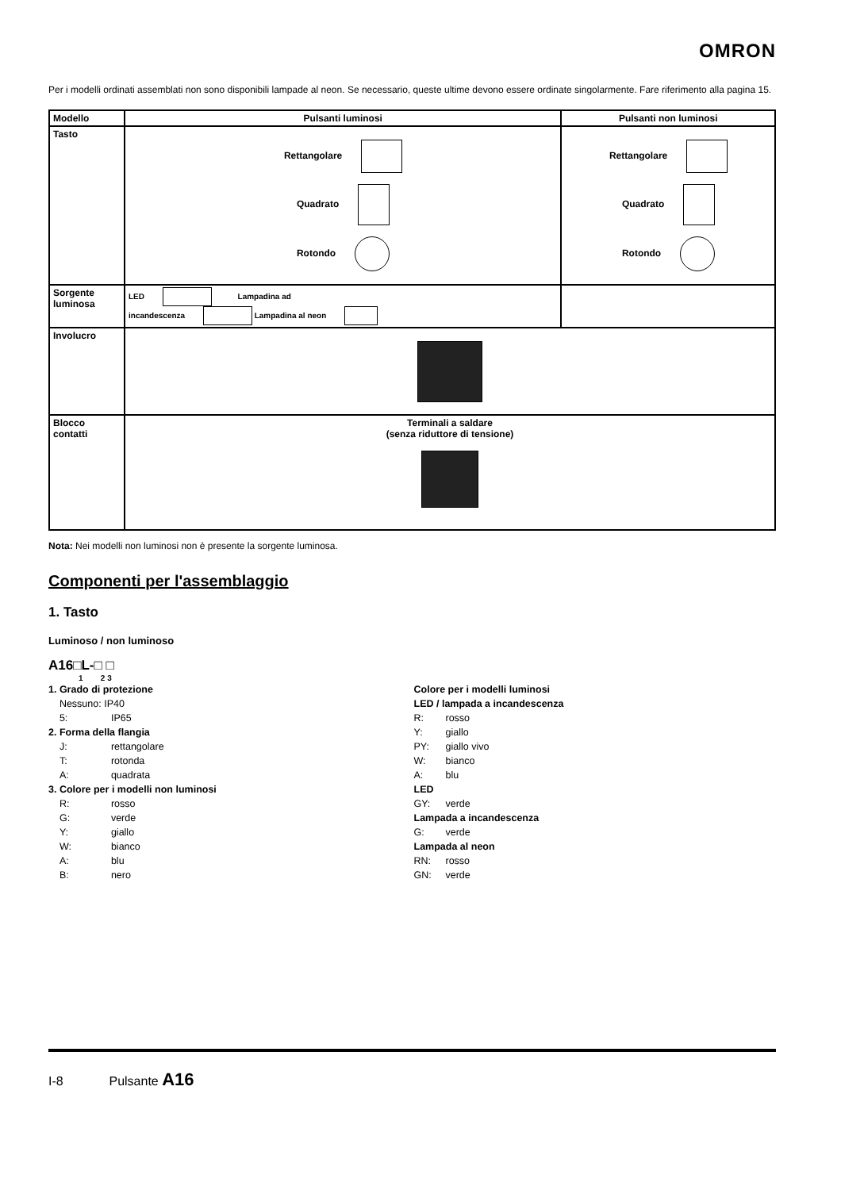OMRON
Per i modelli ordinati assemblati non sono disponibili lampade al neon. Se necessario, queste ultime devono essere ordinate singolarmente. Fare riferimento alla pagina 15.
| Modello | Pulsanti luminosi | Pulsanti non luminosi |
| --- | --- | --- |
| Tasto | Rettangolare Quadrato Rotondo | Rettangolare Quadrato Rotondo |
| Sorgente luminosa | LED Lampadina ad incandescenza Lampadina al neon | |
| Involucro | | |
| Blocco contatti | Terminali a saldare (senza riduttore di tensione) | |
Nota: Nei modelli non luminosi non è presente la sorgente luminosa.
Componenti per l'assemblaggio
1. Tasto
Luminoso / non luminoso
A16□L-□ □
1 2 3
1. Grado di protezione
Nessuno: IP40
5: IP65
2. Forma della flangia
J: rettangolare
T: rotonda
A: quadrata
3. Colore per i modelli non luminosi
R: rosso
G: verde
Y: giallo
W: bianco
A: blu
B: nero
Colore per i modelli luminosi
LED / lampada a incandescenza
R: rosso
Y: giallo
PY: giallo vivo
W: bianco
A: blu
LED
GY: verde
Lampada a incandescenza
G: verde
Lampada al neon
RN: rosso
GN: verde
I-8 Pulsante A16